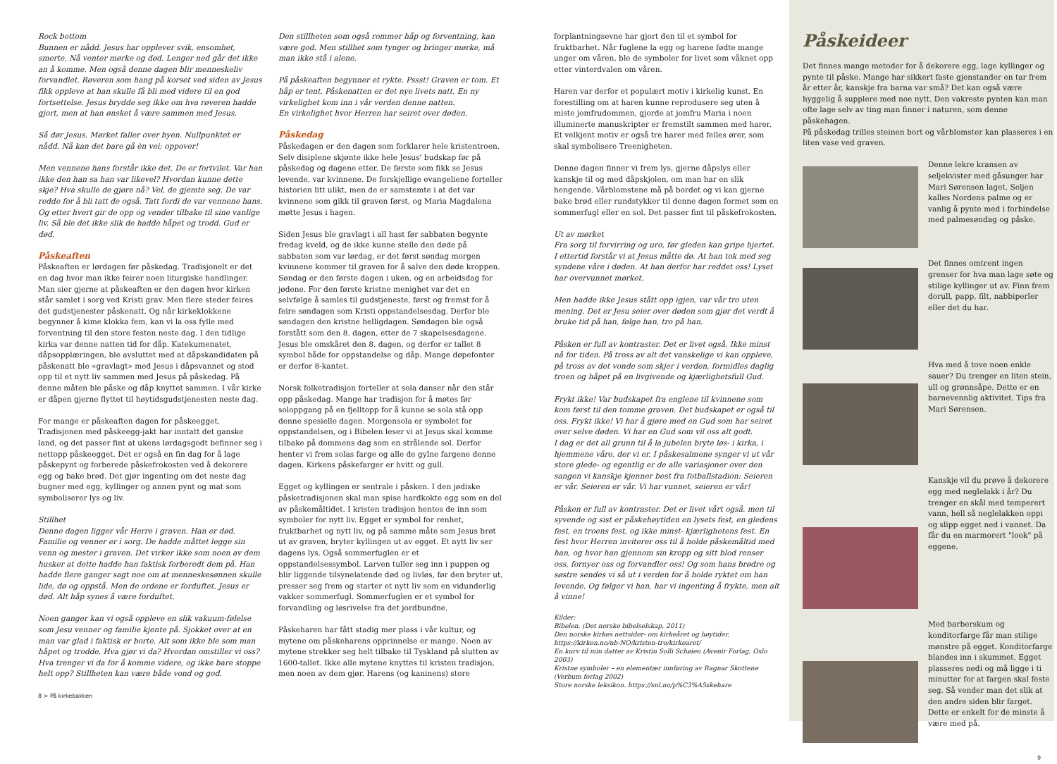Rock bottom
Bunnen er nådd. Jesus har opplever svik, ensomhet, smerte. Nå venter mørke og død. Lenger ned går det ikke an å komme. Men også denne dagen blir menneskeliv forvandlet. Røveren som hang på korset ved siden av Jesus fikk oppleve at han skulle få bli med videre til en god fortsettelse. Jesus brydde seg ikke om hva røveren hadde gjort, men at han ønsket å være sammen med Jesus.
Så dør Jesus. Mørket faller over byen. Nullpunktet er nådd. Nå kan det bare gå èn vei; oppover!
Men vennene hans forstår ikke det. De er fortvilet. Var han ikke den han sa han var likevel? Hvordan kunne dette skje? Hva skulle de gjøre nå? Vel, de gjemte seg. De var redde for å bli tatt de også. Tatt fordi de var vennene hans. Og etter hvert gir de opp og vender tilbake til sine vanlige liv. Så ble det ikke slik de hadde håpet og trodd. Gud er død.
Påskeaften
Påskeaften er lørdagen før påskedag. Tradisjonelt er det en dag hvor man ikke feirer noen liturgiske handlinger. Man sier gjerne at påskeaften er den dagen hvor kirken står samlet i sorg ved Kristi grav. Men flere steder feires det gudstjenester påskenatt. Og når kirkeklokkene begynner å kime klokka fem, kan vi la oss fylle med forventning til den store festen neste dag. I den tidlige kirka var denne natten tid for dåp. Katekumenatet, dåpsopplæringen, ble avsluttet med at dåpskandidaten på påskenatt ble «gravlagt» med Jesus i dåpsvannet og stod opp til et nytt liv sammen med Jesus på påskedag. På denne måten ble påske og dåp knyttet sammen. I vår kirke er dåpen gjerne flyttet til høytidsgudstjenesten neste dag.
For mange er påskeaften dagen for påskeegget. Tradisjonen med påskeegg-jakt har inntatt det ganske land, og det passer fint at ukens lørdagsgodt befinner seg i nettopp påskeegget. Det er også en fin dag for å lage påskepynt og forberede påskefrokosten ved å dekorere egg og bake brød. Det gjør ingenting om det neste dag bugner med egg, kyllinger og annen pynt og mat som symboliserer lys og liv.
Stillhet
Denne dagen ligger vår Herre i graven. Han er død. Familie og venner er i sorg. De hadde måttet legge sin venn og mester i graven. Det virker ikke som noen av dem husker at dette hadde han faktisk forberedt dem på. Han hadde flere ganger sagt noe om at menneskesønnen skulle lide, dø og oppstå. Men de ordene er forduftet. Jesus er død. Alt håp synes å være forduftet.
Noen ganger kan vi også oppleve en slik vakuum-følelse som Jesu venner og familie kjente på. Sjokket over at en man var glad i faktisk er borte. Alt som ikke ble som man håpet og trodde. Hva gjør vi da? Hvordan omstiller vi oss? Hva trenger vi da for å komme videre, og ikke bare stoppe helt opp? Stillheten kan være både vond og god.
8 > På kirkebakken
Den stillheten som også rommer håp og forventning, kan være god. Men stillhet som tynger og bringer mørke, må man ikke stå i alene.
På påskeaften begynner et rykte. Pssst! Graven er tom. Et håp er tent. Påskenatten er det nye livets natt. En ny virkelighet kom inn i vår verden denne natten.
En virkelighet hvor Herren har seiret over døden.
Påskedag
Påskedagen er den dagen som forklarer hele kristentroen. Selv disiplene skjønte ikke hele Jesus' budskap før på påskedag og dagene etter. De første som fikk se Jesus levende, var kvinnene. De forskjellige evangeliene forteller historien litt ulikt, men de er samstemte i at det var kvinnene som gikk til graven først, og Maria Magdalena møtte Jesus i hagen.
Siden Jesus ble gravlagt i all hast før sabbaten begynte fredag kveld, og de ikke kunne stelle den døde på sabbaten som var lørdag, er det først søndag morgen kvinnene kommer til graven for å salve den døde kroppen. Søndag er den første dagen i uken, og en arbeidsdag for jødene. For den første kristne menighet var det en selvfølge å samles til gudstjeneste, først og fremst for å feire søndagen som Kristi oppstandelsesdag. Derfor ble søndagen den kristne helligdagen. Søndagen ble også forstått som den 8. dagen, etter de 7 skapelsesdagene. Jesus ble omskåret den 8. dagen, og derfor er tallet 8 symbol både for oppstandelse og dåp. Mange døpefonter er derfor 8-kantet.
Norsk folketradisjon forteller at sola danser når den står opp påskedag. Mange har tradisjon for å møtes før soloppgang på en fjelltopp for å kunne se sola stå opp denne spesielle dagen. Morgensola er symbolet for oppstandelsen, og i Bibelen leser vi at Jesus skal komme tilbake på dommens dag som en strålende sol. Derfor henter vi frem solas farge og alle de gylne fargene denne dagen. Kirkens påskefarger er hvitt og gull.
Egget og kyllingen er sentrale i påsken. I den jødiske påsketradisjonen skal man spise hardkokte egg som en del av påskemåltidet. I kristen tradisjon hentes de inn som symboler for nytt liv. Egget er symbol for renhet, fruktbarhet og nytt liv, og på samme måte som Jesus brøt ut av graven, bryter kyllingen ut av egget. Et nytt liv ser dagens lys. Også sommerfuglen er et oppstandelsessymbol. Larven tuller seg inn i puppen og blir liggende tilsynelatende død og livløs, før den bryter ut, presser seg frem og starter et nytt liv som en vidunderlig vakker sommerfugl. Sommerfuglen er et symbol for forvandling og løsrivelse fra det jordbundne.
Påskeharen har fått stadig mer plass i vår kultur, og mytene om påskeharens opprinnelse er mange. Noen av mytene strekker seg helt tilbake til Tyskland på slutten av 1600-tallet. Ikke alle mytene knyttes til kristen tradisjon, men noen av dem gjør. Harens (og kaninens) store
forplantningsevne har gjort den til et symbol for fruktbarhet. Når fuglene la egg og harene fødte mange unger om våren, ble de symboler for livet som våknet opp etter vinterdvalen om våren.
Haren var derfor et populært motiv i kirkelig kunst. En forestilling om at haren kunne reprodusere seg uten å miste jomfrudommen, gjorde at jomfru Maria i noen illuminerte manuskripter er fremstilt sammen med harer. Et velkjent motiv er også tre harer med felles ører, som skal symbolisere Treenigheten.
Denne dagen finner vi frem lys, gjerne dåpslys eller kanskje til og med dåpskjolen, om man har en slik hengende. Vårblomstene må på bordet og vi kan gjerne bake brød eller rundstykker til denne dagen formet som en sommerfugl eller en sol. Det passer fint til påskefrokosten.
Ut av mørket
Fra sorg til forvirring og uro, før gleden kan gripe hjertet. I ettertid forstår vi at Jesus måtte dø. At han tok med seg syndene våre i døden. At han derfor har reddet oss! Lyset har overvunnet mørket.
Men hadde ikke Jesus stått opp igjen, var vår tro uten mening. Det er Jesu seier over døden som gjør det verdt å bruke tid på han, følge han, tro på han.
Påsken er full av kontraster. Det er livet også. Ikke minst nå for tiden. På tross av alt det vanskelige vi kan oppleve, på tross av det vonde som skjer i verden, formidles daglig troen og håpet på en livgivende og kjærlighetsfull Gud.
Frykt ikke! Var budskapet fra englene til kvinnene som kom først til den tomme graven. Det budskapet er også til oss. Frykt ikke! Vi har å gjøre med en Gud som har seiret over selve døden. Vi har en Gud som vil oss alt godt.
I dag er det all grunn til å la jubelen bryte løs- i kirka, i hjemmene våre, der vi er. I påskesalmene synger vi ut vår store glede- og egentlig er de alle variasjoner over den sangen vi kanskje kjenner best fra fotballstadion: Seieren er vår. Seieren er vår. Vi har vunnet, seieren er vår!
Påsken er full av kontraster. Det er livet vårt også. men til syvende og sist er påskehøytiden en lysets fest, en gledens fest, en troens fest, og ikke minst- kjærlighetens fest. En fest hvor Herren inviterer oss til å holde påskemåltid med han, og hvor han gjennom sin kropp og sitt blod renser oss, fornyer oss og forvandler oss! Og som hans brødre og søstre sendes vi så ut i verden for å holde ryktet om han levende. Og følger vi han, har vi ingenting å frykte, men alt å vinne!
Kilder:
Bibelen. (Det norske bibelselskap, 2011)
Den norske kirkes nettsider- om kirkeåret og høytider.
https://kirken.no/nb-NO/kristen-tro/kirkearet/
En kurv til min datter av Kristin Solli Schøien (Avenir Forlag, Oslo 2003)
Kristne symboler – en elementær innføring av Ragnar Skottene (Verbum forlag 2002)
Store norske leksikon. https://snl.no/p%C3%A5skehare
Påskeideer
Det finnes mange metoder for å dekorere egg, lage kyllinger og pynte til påske. Mange har sikkert faste gjenstander en tar frem år etter år, kanskje fra barna var små? Det kan også være hyggelig å supplere med noe nytt. Den vakreste pynten kan man ofte lage selv av ting man finner i naturen, som denne påskehagen.
På påskedag trilles steinen bort og vårblomster kan plasseres i en liten vase ved graven.
Denne lekre kransen av seljekvister med gåsunger har Mari Sørensen laget. Seljen kalles Nordens palme og er vanlig å pynte med i forbindelse med palmesøndag og påske.
Det finnes omtrent ingen grenser for hva man lage søte og stilige kyllinger ut av. Finn frem dorull, papp, filt, nabbiperler eller det du har.
Hva med å tove noen enkle sauer? Du trenger en liten stein, ull og grønnsåpe. Dette er en barnevennlig aktivitet. Tips fra Mari Sørensen.
Kanskje vil du prøve å dekorere egg med neglelakk i år? Du trenger en skål med temperert vann, hell så neglelakken oppi og slipp egget ned i vannet. Da får du en marmorert "look" på eggene.
Med barberskum og konditorfarge får man stilige mønstre på egget. Konditorfarge blandes inn i skummet. Egget plasseres nedi og må ligge i ti minutter for at fargen skal feste seg. Så vender man det slik at den andre siden blir farget. Dette er enkelt for de minste å være med på.
9